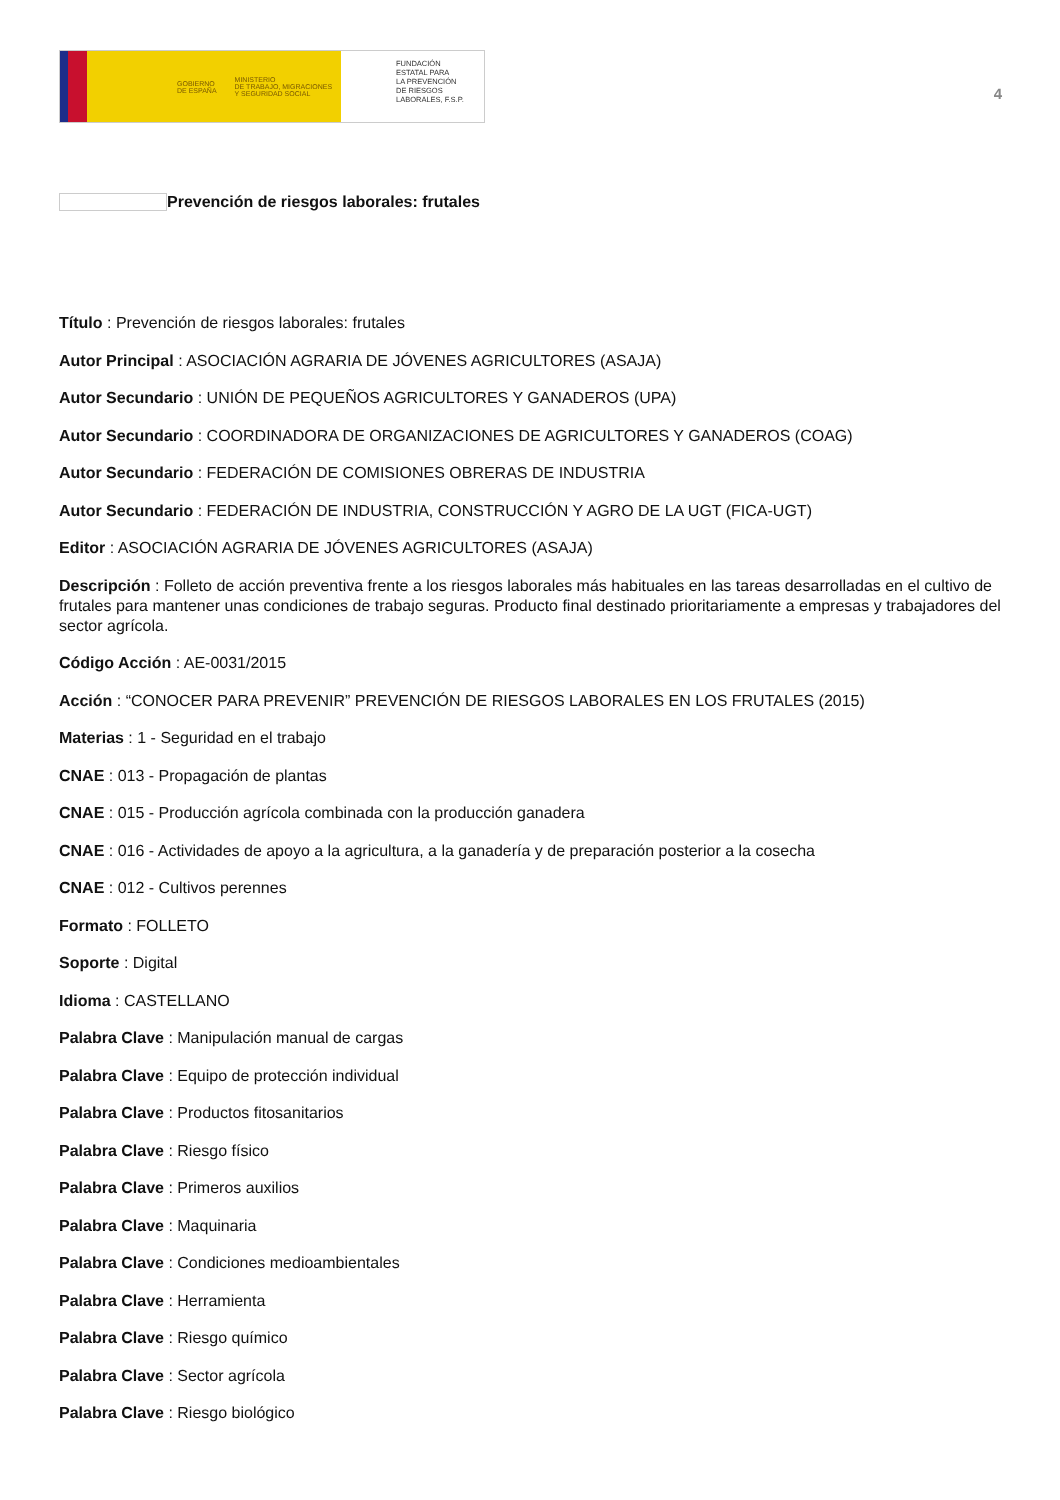GOBIERNO
DE ESPAÑA MINISTERIO
DE TRABAJO, MIGRACIONES
Y SEGURIDAD SOCIAL
FUNDACIÓN
ESTATAL PARA
LA PREVENCIÓN
DE RIESGOS
LABORALES, F.S.P.
4
Prevención de riesgos laborales: frutales
Título : Prevención de riesgos laborales: frutales
Autor Principal : ASOCIACIÓN AGRARIA DE JÓVENES AGRICULTORES (ASAJA)
Autor Secundario : UNIÓN DE PEQUEÑOS AGRICULTORES Y GANADEROS (UPA)
Autor Secundario : COORDINADORA DE ORGANIZACIONES DE AGRICULTORES Y GANADEROS (COAG)
Autor Secundario : FEDERACIÓN DE COMISIONES OBRERAS DE INDUSTRIA
Autor Secundario : FEDERACIÓN DE INDUSTRIA, CONSTRUCCIÓN Y AGRO DE LA UGT (FICA-UGT)
Editor : ASOCIACIÓN AGRARIA DE JÓVENES AGRICULTORES (ASAJA)
Descripción : Folleto de acción preventiva frente a los riesgos laborales más habituales en las tareas desarrolladas en el cultivo de frutales para mantener unas condiciones de trabajo seguras. Producto final destinado prioritariamente a empresas y trabajadores del sector agrícola.
Código Acción : AE-0031/2015
Acción : “CONOCER PARA PREVENIR” PREVENCIÓN DE RIESGOS LABORALES EN LOS FRUTALES (2015)
Materias : 1 - Seguridad en el trabajo
CNAE : 013 - Propagación de plantas
CNAE : 015 - Producción agrícola combinada con la producción ganadera
CNAE : 016 - Actividades de apoyo a la agricultura, a la ganadería y de preparación posterior a la cosecha
CNAE : 012 - Cultivos perennes
Formato : FOLLETO
Soporte : Digital
Idioma : CASTELLANO
Palabra Clave : Manipulación manual de cargas
Palabra Clave : Equipo de protección individual
Palabra Clave : Productos fitosanitarios
Palabra Clave : Riesgo físico
Palabra Clave : Primeros auxilios
Palabra Clave : Maquinaria
Palabra Clave : Condiciones medioambientales
Palabra Clave : Herramienta
Palabra Clave : Riesgo químico
Palabra Clave : Sector agrícola
Palabra Clave : Riesgo biológico